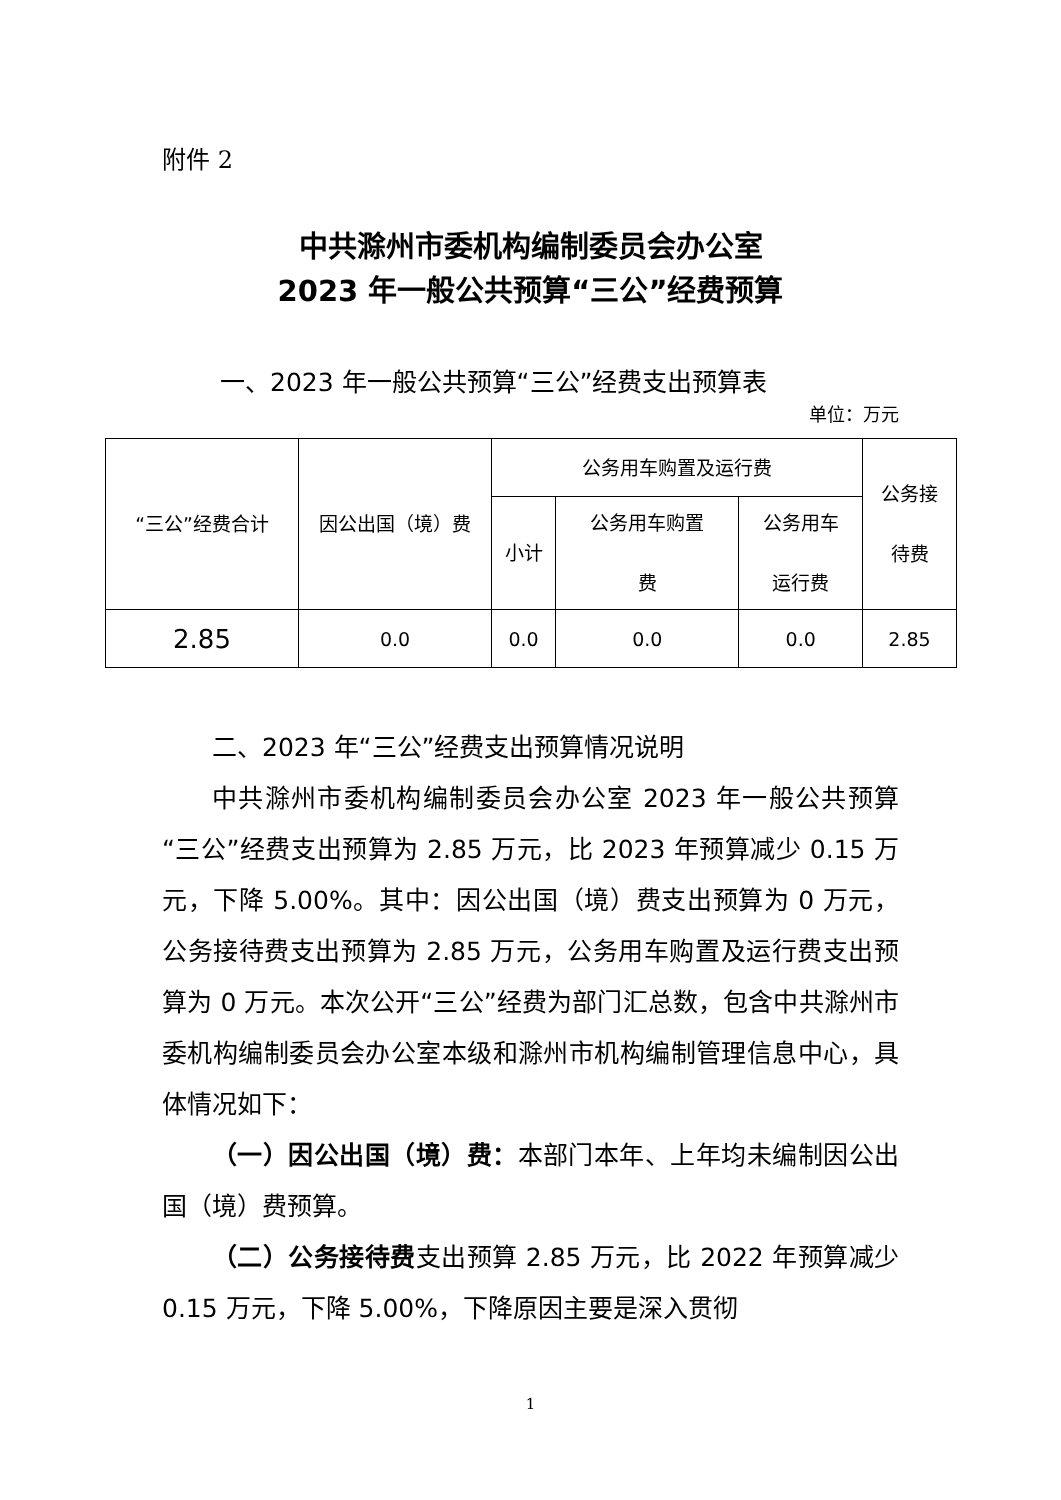附件 2
中共滁州市委机构编制委员会办公室
2023 年一般公共预算“三公”经费预算
一、2023 年一般公共预算“三公”经费支出预算表
单位：万元
| “三公”经费合计 | 因公出国（境）费 | 公务用车购置及运行费 | | | 公务接 待费 |
| --- | --- | --- | --- | --- | --- |
| | | 小计 | 公务用车购置 费 | 公务用车 运行费 | |
| 2.85 | 0.0 | 0.0 | 0.0 | 0.0 | 2.85 |
二、2023 年“三公”经费支出预算情况说明
中共滁州市委机构编制委员会办公室 2023 年一般公共预算“三公”经费支出预算为 2.85 万元，比 2023 年预算减少 0.15 万元，下降 5.00%。其中：因公出国（境）费支出预算为 0 万元，公务接待费支出预算为 2.85 万元，公务用车购置及运行费支出预算为 0 万元。本次公开“三公”经费为部门汇总数，包含中共滁州市委机构编制委员会办公室本级和滁州市机构编制管理信息中心，具体情况如下：
（一）因公出国（境）费：本部门本年、上年均未编制因公出国（境）费预算。
（二）公务接待费支出预算 2.85 万元，比 2022 年预算减少 0.15 万元，下降 5.00%，下降原因主要是深入贯彻
1